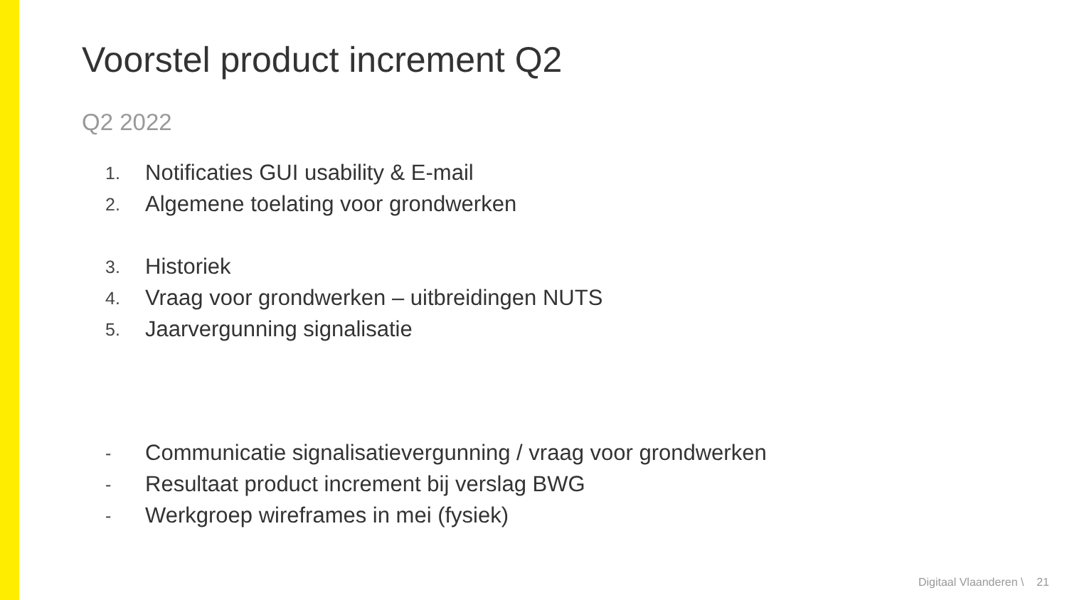Voorstel product increment Q2
Q2 2022
1. Notificaties GUI usability & E-mail
2. Algemene toelating voor grondwerken
3. Historiek
4. Vraag voor grondwerken – uitbreidingen NUTS
5. Jaarvergunning signalisatie
- Communicatie signalisatievergunning / vraag voor grondwerken
- Resultaat product increment bij verslag BWG
- Werkgroep wireframes in mei (fysiek)
Digitaal Vlaanderen \ 21